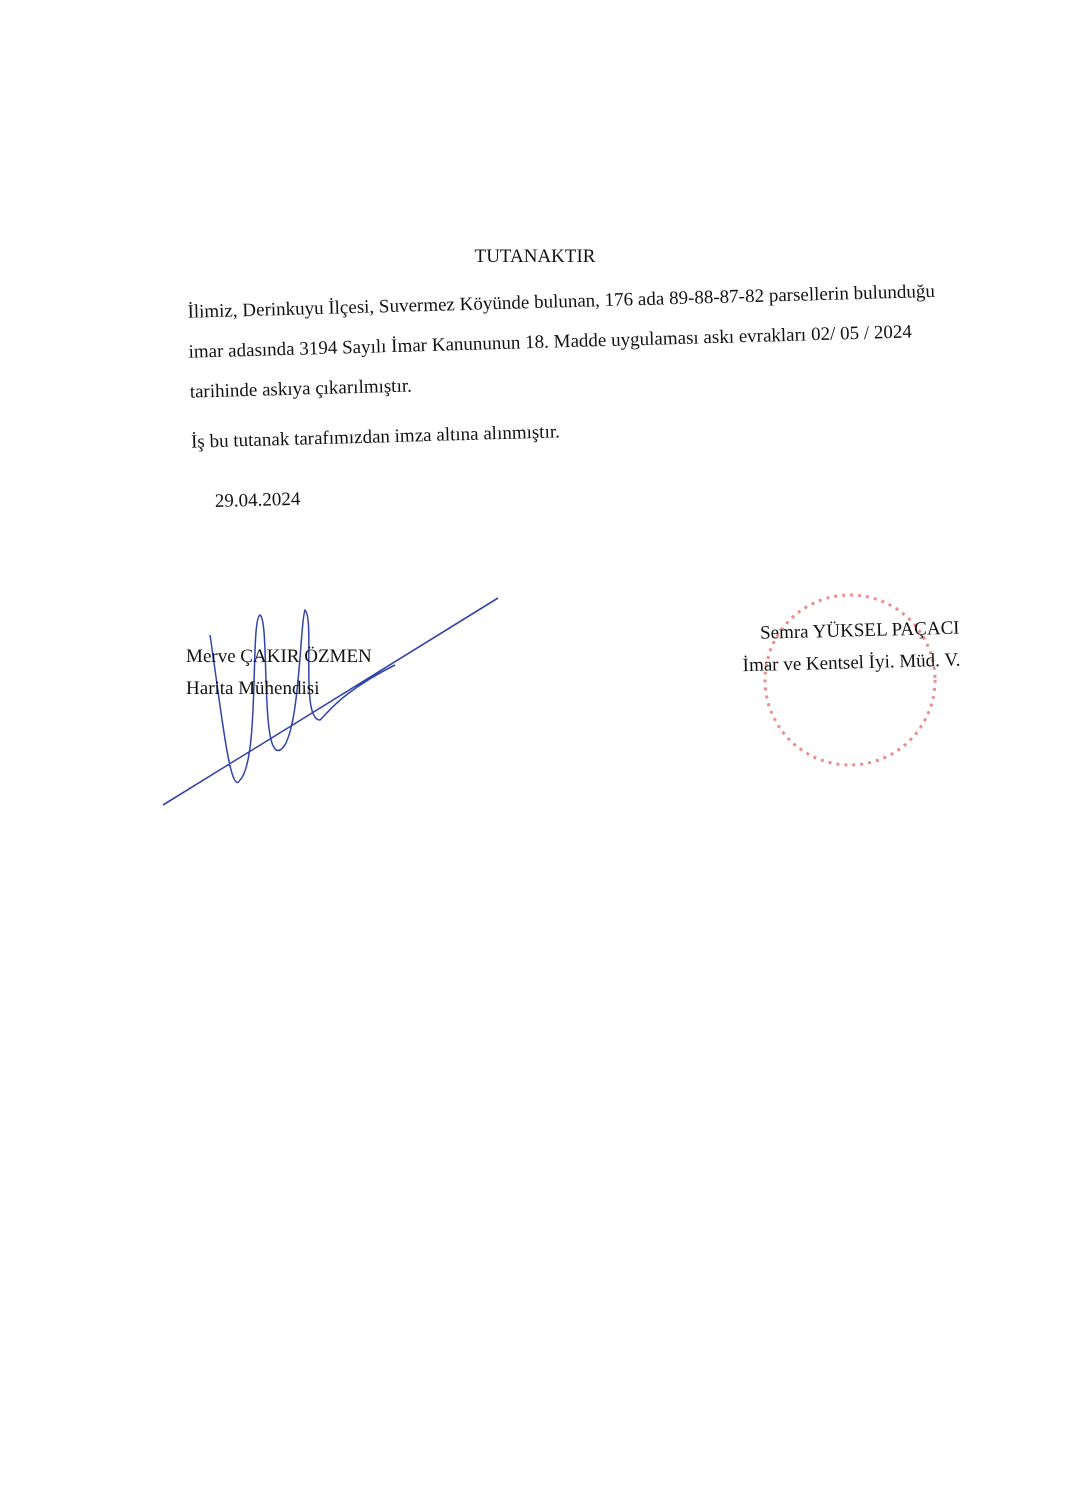TUTANAKTIR
İlimiz, Derinkuyu İlçesi, Suvermez Köyünde bulunan, 176 ada 89-88-87-82 parsellerin bulunduğu imar adasında 3194 Sayılı İmar Kanununun 18. Madde uygulaması askı evrakları 02/ 05 / 2024 tarihinde askıya çıkarılmıştır.
İş bu tutanak tarafımızdan imza altına alınmıştır.
29.04.2024
Merve ÇAKIR ÖZMEN
Harita Mühendisi
Semra YÜKSEL PAÇACI
İmar ve Kentsel İyi. Müd. V.